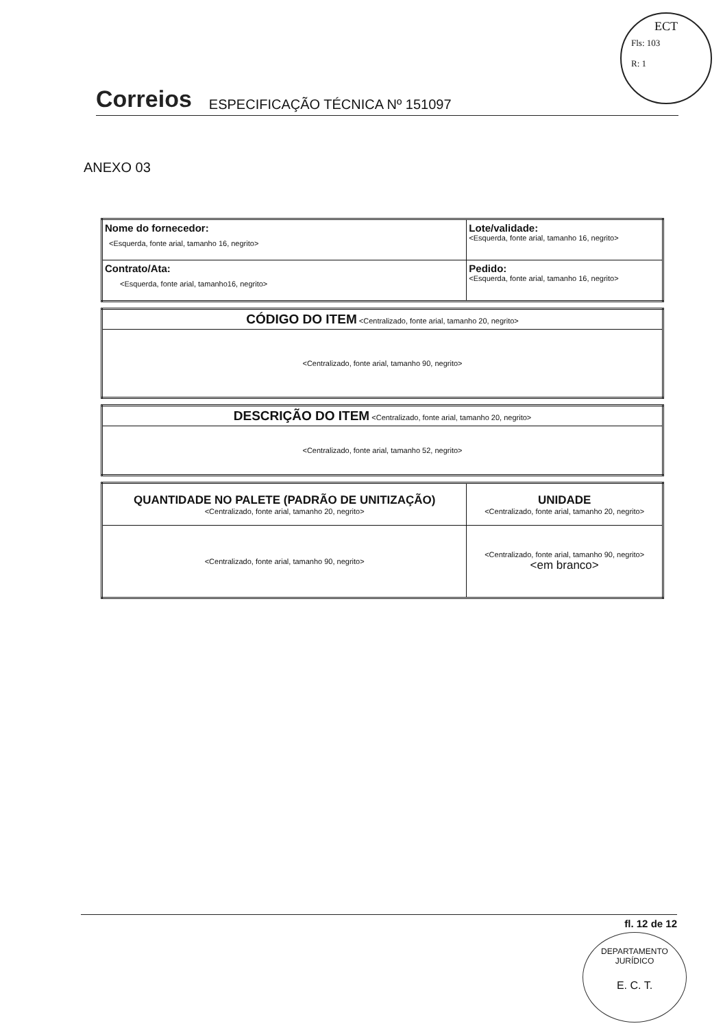ECT
Fls: 103
R: 1
Correios ESPECIFICAÇÃO TÉCNICA Nº 151097
ANEXO 03
| Nome do fornecedor: <Esquerda, fonte arial, tamanho 16, negrito> | Lote/validade: <Esquerda, fonte arial, tamanho 16, negrito> |
| Contrato/Ata: <Esquerda, fonte arial, tamanho16, negrito> | Pedido: <Esquerda, fonte arial, tamanho 16, negrito> |
| CÓDIGO DO ITEM <Centralizado, fonte arial, tamanho 20, negrito> |
| <Centralizado, fonte arial, tamanho 90, negrito> |
| DESCRIÇÃO DO ITEM <Centralizado, fonte arial, tamanho 20, negrito> |
| <Centralizado, fonte arial, tamanho 52, negrito> |
| QUANTIDADE NO PALETE (PADRÃO DE UNITIZAÇÃO) <Centralizado, fonte arial, tamanho 20, negrito> | UNIDADE <Centralizado, fonte arial, tamanho 20, negrito> |
| <Centralizado, fonte arial, tamanho 90, negrito> | <Centralizado, fonte arial, tamanho 90, negrito> <em branco> |
fl. 12 de 12
DEPARTAMENTO JURÍDICO
E. C. T.